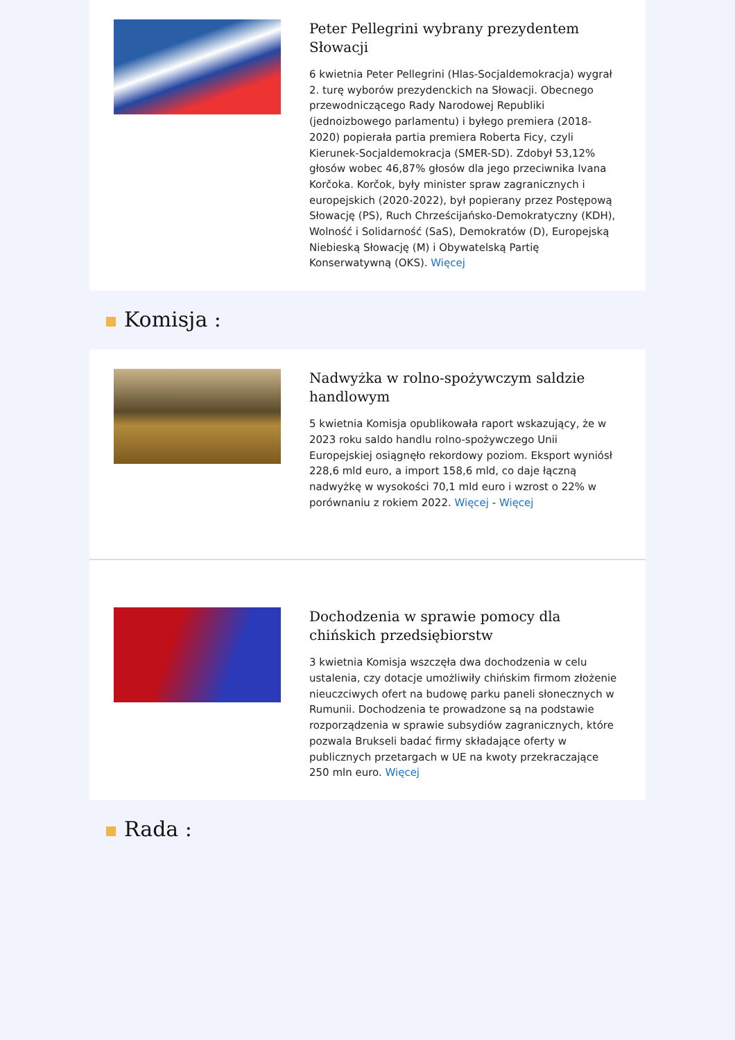Peter Pellegrini wybrany prezydentem Słowacji
6 kwietnia Peter Pellegrini (Hlas-Socjaldemokracja) wygrał 2. turę wyborów prezydenckich na Słowacji. Obecnego przewodniczącego Rady Narodowej Republiki (jednoizbowego parlamentu) i byłego premiera (2018-2020) popierała partia premiera Roberta Ficy, czyli Kierunek-Socjaldemokracja (SMER-SD). Zdobył 53,12% głosów wobec 46,87% głosów dla jego przeciwnika Ivana Korčoka. Korčok, były minister spraw zagranicznych i europejskich (2020-2022), był popierany przez Postępową Słowację (PS), Ruch Chrześcijańsko-Demokratyczny (KDH), Wolność i Solidarność (SaS), Demokratów (D), Europejską Niebieską Słowację (M) i Obywatelską Partię Konserwatywną (OKS). Więcej
Komisja :
Nadwyżka w rolno-spożywczym saldzie handlowym
5 kwietnia Komisja opublikowała raport wskazujący, że w 2023 roku saldo handlu rolno-spożywczego Unii Europejskiej osiągnęło rekordowy poziom. Eksport wyniósł 228,6 mld euro, a import 158,6 mld, co daje łączną nadwyżkę w wysokości 70,1 mld euro i wzrost o 22% w porównaniu z rokiem 2022. Więcej - Więcej
Dochodzenia w sprawie pomocy dla chińskich przedsiębiorstw
3 kwietnia Komisja wszczęła dwa dochodzenia w celu ustalenia, czy dotacje umożliwiły chińskim firmom złożenie nieuczciwych ofert na budowę parku paneli słonecznych w Rumunii. Dochodzenia te prowadzone są na podstawie rozporządzenia w sprawie subsydiów zagranicznych, które pozwala Brukseli badać firmy składające oferty w publicznych przetargach w UE na kwoty przekraczające 250 mln euro. Więcej
Rada :